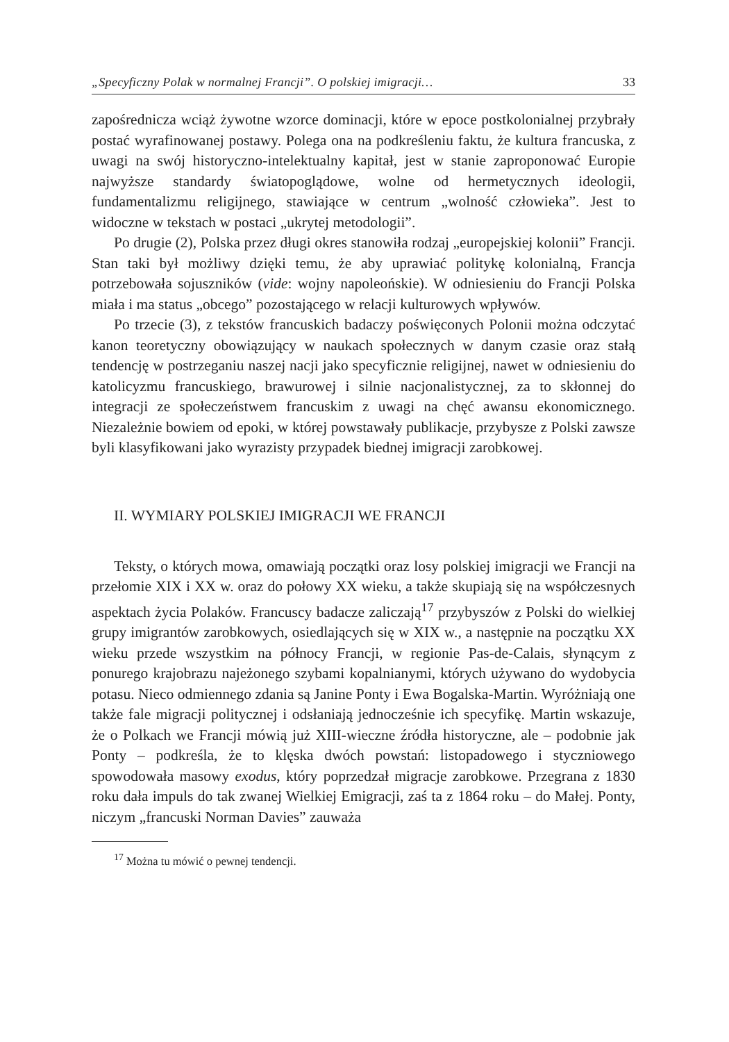„Specyficzny Polak w normalnej Francji”. O polskiej imigracji… 33
zapośrednicza wciąż żywotne wzorce dominacji, które w epoce postkolonialnej przybrały postać wyrafinowanej postawy. Polega ona na podkreśleniu faktu, że kultura francuska, z uwagi na swój historyczno-intelektualny kapitał, jest w stanie zaproponować Europie najwyższe standardy światopoglądowe, wolne od hermetycznych ideologii, fundamentalizmu religijnego, stawiające w centrum „wolność człowieka”. Jest to widoczne w tekstach w postaci „ukrytej metodologii”.
Po drugie (2), Polska przez długi okres stanowiła rodzaj „europejskiej kolonii” Francji. Stan taki był możliwy dzięki temu, że aby uprawiać politykę kolonialną, Francja potrzebowała sojuszników (vide: wojny napoleońskie). W odniesieniu do Francji Polska miała i ma status „obcego” pozostającego w relacji kulturowych wpływów.
Po trzecie (3), z tekstów francuskich badaczy poświęconych Polonii można odczytać kanon teoretyczny obowiązujący w naukach społecznych w danym czasie oraz stałą tendencję w postrzeganiu naszej nacji jako specyficznie religijnej, nawet w odniesieniu do katolicyzmu francuskiego, brawurowej i silnie nacjonalistycznej, za to skłonnej do integracji ze społeczeństwem francuskim z uwagi na chęć awansu ekonomicznego. Niezależnie bowiem od epoki, w której powstawały publikacje, przybysze z Polski zawsze byli klasyfikowani jako wyrazisty przypadek biednej imigracji zarobkowej.
II. WYMIARY POLSKIEJ IMIGRACJI WE FRANCJI
Teksty, o których mowa, omawiają początki oraz losy polskiej imigracji we Francji na przełomie XIX i XX w. oraz do połowy XX wieku, a także skupiają się na współczesnych aspektach życia Polaków. Francuscy badacze zaliczają<sup>17</sup> przybyszów z Polski do wielkiej grupy imigrantów zarobkowych, osiedlających się w XIX w., a następnie na początku XX wieku przede wszystkim na północy Francji, w regionie Pas-de-Calais, słynącym z ponurego krajobrazu najeżonego szybami kopalnianymi, których używano do wydobycia potasu. Nieco odmiennego zdania są Janine Ponty i Ewa Bogalska-Martin. Wyróżniają one także fale migracji politycznej i odsłaniają jednocześnie ich specyfikę. Martin wskazuje, że o Polkach we Francji mówią już XIII-wieczne źródła historyczne, ale – podobnie jak Ponty – podkreśla, że to klęska dwóch powstań: listopadowego i styczniowego spowodowała masowy exodus, który poprzedzał migracje zarobkowe. Przegrana z 1830 roku dała impuls do tak zwanej Wielkiej Emigracji, zaś ta z 1864 roku – do Małej. Ponty, niczym „francuski Norman Davies” zauważa
<sup>17</sup> Można tu mówić o pewnej tendencji.